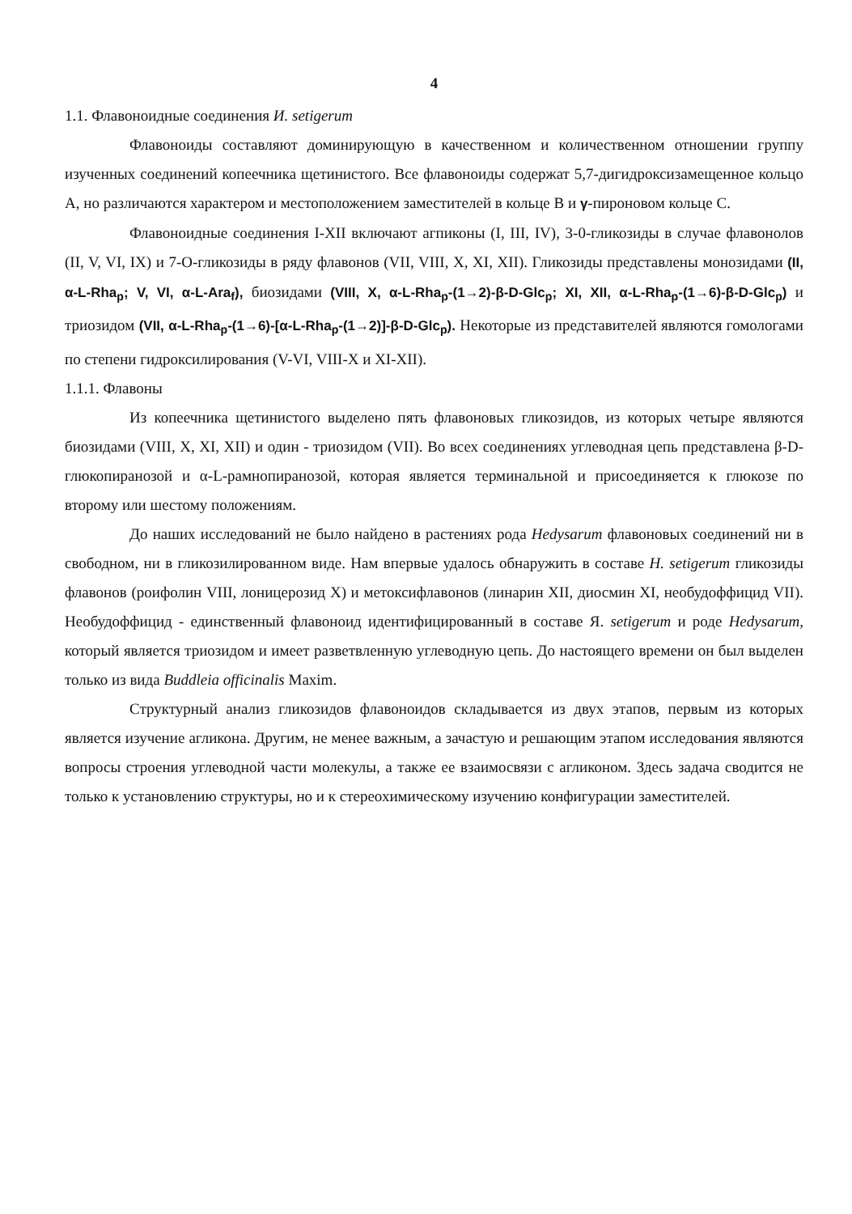4
1.1. Флавоноидные соединения И. setigerum
Флавоноиды составляют доминирующую в качественном и количественном отношении группу изученных соединений копеечника щетинистого. Все флавоноиды содержат 5,7-дигидроксизамещенное кольцо А, но различаются характером и местоположением заместителей в кольце В и γ-пироновом кольце С.
Флавоноидные соединения I-XII включают агпиконы (I, III, IV), 3-0-гликозиды в случае флавонолов (II, V, VI, IX) и 7-О-гликозиды в ряду флавонов (VII, VIII, X, XI, XII). Гликозиды представлены монозидами (II, α-L-Rha<sub>p</sub>; V, VI, α-L-Ara<sub>f</sub>), биозидами (VIII, X, α-L-Rha<sub>p</sub>-(1→2)-β-D-Glc<sub>p</sub>; XI, XII, α-L-Rha<sub>p</sub>-(1→6)-β-D-Glc<sub>p</sub>) и триозидом (VII, α-L-Rha<sub>p</sub>-(1→6)-[α-L-Rha<sub>p</sub>-(1→2)]-β-D-Glc<sub>p</sub>). Некоторые из представителей являются гомологами по степени гидроксилирования (V-VI, VIII-X и XI-XII).
1.1.1. Флавоны
Из копеечника щетинистого выделено пять флавоновых гликозидов, из которых четыре являются биозидами (VIII, X, XI, XII) и один - триозидом (VII). Во всех соединениях углеводная цепь представлена β-D-глюкопиранозой и α-L-рамнопиранозой, которая является терминальной и присоединяется к глюкозе по второму или шестому положениям.
До наших исследований не было найдено в растениях рода Hedysarum флавоновых соединений ни в свободном, ни в гликозилированном виде. Нам впервые удалось обнаружить в составе H. setigerum гликозиды флавонов (роифолин VIII, лоницерозид X) и метоксифлавонов (линарин XII, диосмин XI, необудоффицид VII). Необудоффицид - единственный флавоноид идентифицированный в составе Я. setigerum и роде Hedysarum, который является триозидом и имеет разветвленную углеводную цепь. До настоящего времени он был выделен только из вида Buddleia officinalis Maxim.
Структурный анализ гликозидов флавоноидов складывается из двух этапов, первым из которых является изучение агликона. Другим, не менее важным, а зачастую и решающим этапом исследования являются вопросы строения углеводной части молекулы, а также ее взаимосвязи с агликоном. Здесь задача сводится не только к установлению структуры, но и к стереохимическому изучению конфигурации заместителей.